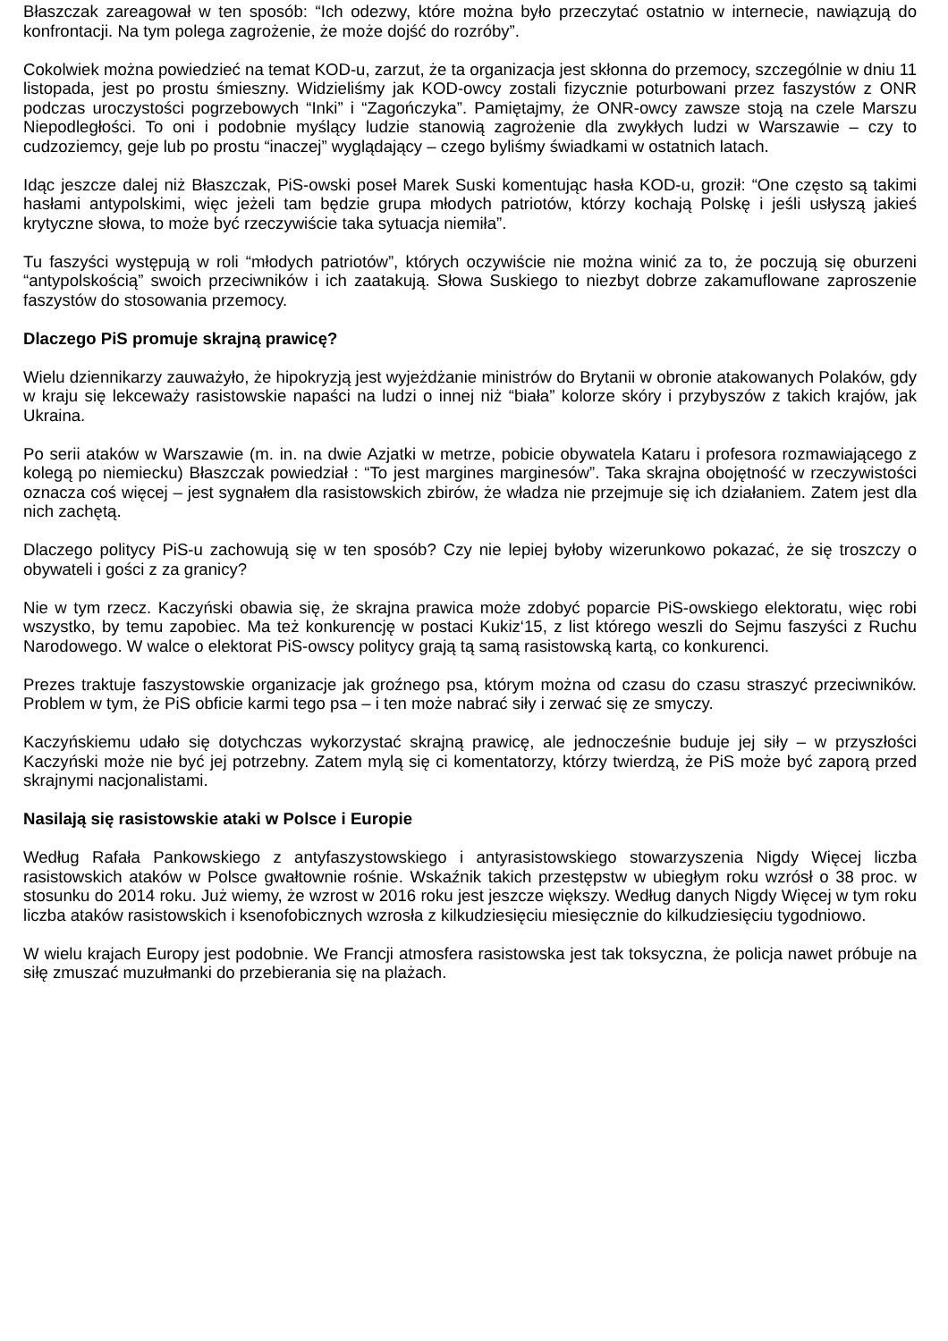Błaszczak zareagował w ten sposób: “Ich odezwy, które można było przeczytać ostatnio w internecie, nawiązują do konfrontacji. Na tym polega zagrożenie, że może dojść do rozróby”.
Cokolwiek można powiedzieć na temat KOD-u, zarzut, że ta organizacja jest skłonna do przemocy, szczególnie w dniu 11 listopada, jest po prostu śmieszny. Widzieliśmy jak KOD-owcy zostali fizycznie poturbowani przez faszystów z ONR podczas uroczystości pogrzebowych “Inki” i “Zagończyka”. Pamiętajmy, że ONR-owcy zawsze stoją na czele Marszu Niepodległości. To oni i podobnie myślący ludzie stanowią zagrożenie dla zwykłych ludzi w Warszawie – czy to cudzoziemcy, geje lub po prostu “inaczej” wyglądający – czego byliśmy świadkami w ostatnich latach.
Idąc jeszcze dalej niż Błaszczak, PiS-owski poseł Marek Suski komentując hasła KOD-u, groził: “One często są takimi hasłami antypolskimi, więc jeżeli tam będzie grupa młodych patriotów, którzy kochają Polskę i jeśli usłyszą jakieś krytyczne słowa, to może być rzeczywiście taka sytuacja niemiła”.
Tu faszyści występują w roli “młodych patriotów”, których oczywiście nie można winić za to, że poczują się oburzeni “antypolskością” swoich przeciwników i ich zaatakują. Słowa Suskiego to niezbyt dobrze zakamuflowane zaproszenie faszystów do stosowania przemocy.
Dlaczego PiS promuje skrajną prawicę?
Wielu dziennikarzy zauważyło, że hipokryzją jest wyjeżdżanie ministrów do Brytanii w obronie atakowanych Polaków, gdy w kraju się lekceważy rasistowskie napaści na ludzi o innej niż “biała” kolorze skóry i przybyszów z takich krajów, jak Ukraina.
Po serii ataków w Warszawie (m. in. na dwie Azjatki w metrze, pobicie obywatela Kataru i profesora rozmawiającego z kolegą po niemiecku) Błaszczak powiedział : “To jest margines marginesów”. Taka skrajna obojętność w rzeczywistości oznacza coś więcej – jest sygnałem dla rasistowskich zbirów, że władza nie przejmuje się ich działaniem. Zatem jest dla nich zachętą.
Dlaczego politycy PiS-u zachowują się w ten sposób? Czy nie lepiej byłoby wizerunkowo pokazać, że się troszczy o obywateli i gości z za granicy?
Nie w tym rzecz. Kaczyński obawia się, że skrajna prawica może zdobyć poparcie PiS-owskiego elektoratu, więc robi wszystko, by temu zapobiec. Ma też konkurencję w postaci Kukiz‘15, z list którego weszli do Sejmu faszyści z Ruchu Narodowego. W walce o elektorat PiS-owscy politycy grają tą samą rasistowską kartą, co konkurenci.
Prezes traktuje faszystowskie organizacje jak groźnego psa, którym można od czasu do czasu straszyć przeciwników. Problem w tym, że PiS obficie karmi tego psa – i ten może nabrać siły i zerwać się ze smyczy.
Kaczyńskiemu udało się dotychczas wykorzystać skrajną prawicę, ale jednocześnie buduje jej siły – w przyszłości Kaczyński może nie być jej potrzebny. Zatem mylą się ci komentatorzy, którzy twierdzą, że PiS może być zaporą przed skrajnymi nacjonalistami.
Nasilają się rasistowskie ataki w Polsce i Europie
Według Rafała Pankowskiego z antyfaszystowskiego i antyrasistowskiego stowarzyszenia Nigdy Więcej liczba rasistowskich ataków w Polsce gwałtownie rośnie. Wskaźnik takich przestępstw w ubiegłym roku wzrósł o 38 proc. w stosunku do 2014 roku. Już wiemy, że wzrost w 2016 roku jest jeszcze większy. Według danych Nigdy Więcej w tym roku liczba ataków rasistowskich i ksenofobicznych wzrosła z kilkudziesięciu miesięcznie do kilkudziesięciu tygodniowo.
W wielu krajach Europy jest podobnie. We Francji atmosfera rasistowska jest tak toksyczna, że policja nawet próbuje na siłę zmuszać muzułmanki do przebierania się na plażach.